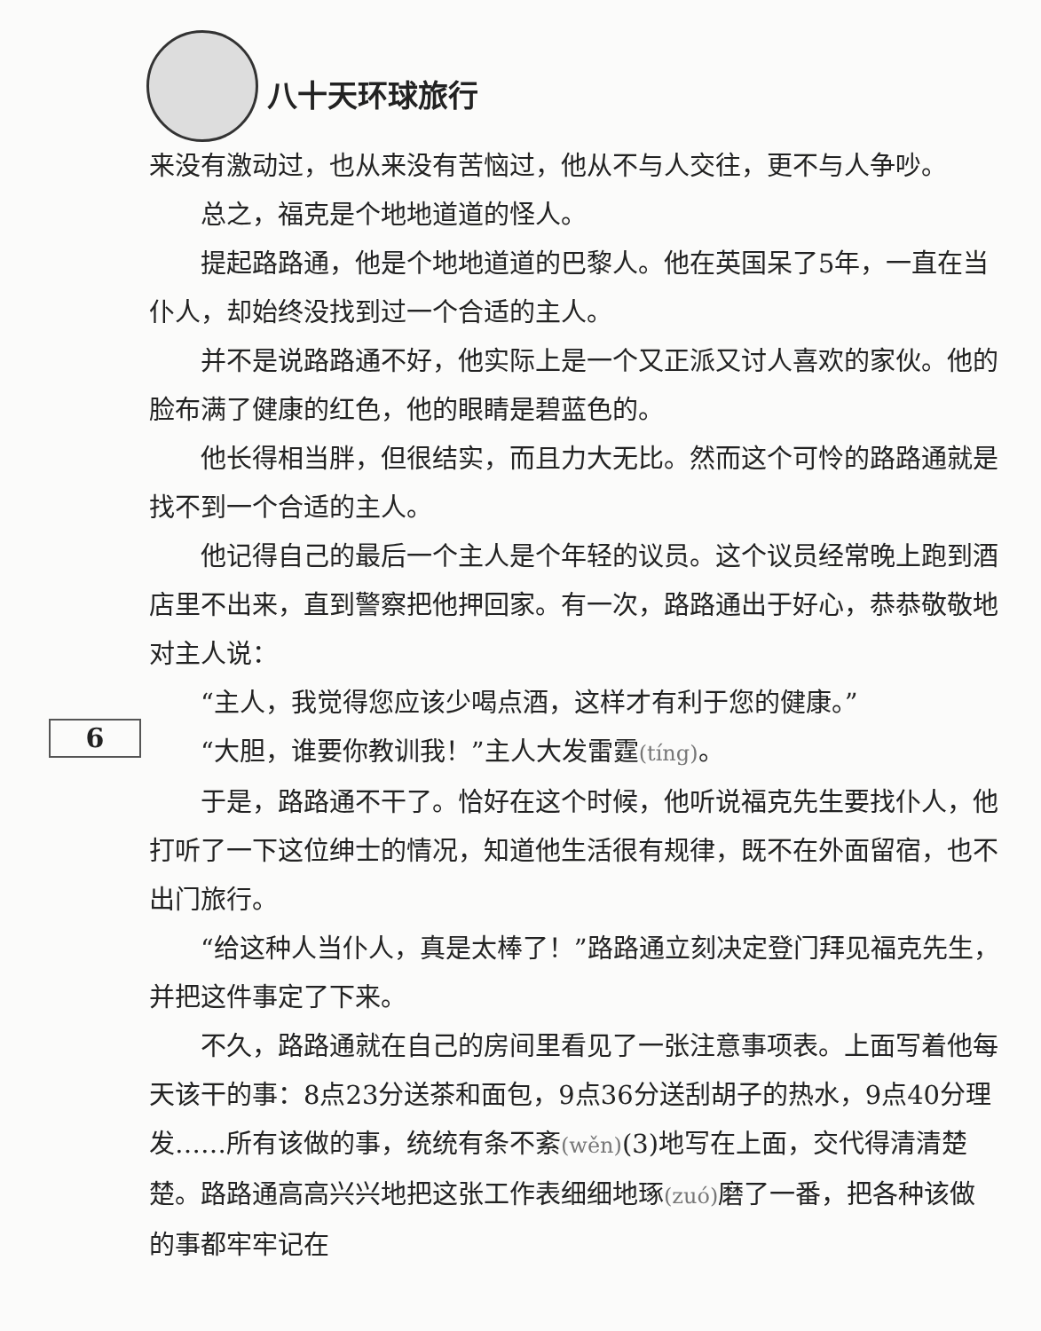八十天环球旅行
来没有激动过，也从来没有苦恼过，他从不与人交往，更不与人争吵。
总之，福克是个地地道道的怪人。
提起路路通，他是个地地道道的巴黎人。他在英国呆了5年，一直在当仆人，却始终没找到过一个合适的主人。
并不是说路路通不好，他实际上是一个又正派又讨人喜欢的家伙。他的脸布满了健康的红色，他的眼睛是碧蓝色的。
他长得相当胖，但很结实，而且力大无比。然而这个可怜的路路通就是找不到一个合适的主人。
他记得自己的最后一个主人是个年轻的议员。这个议员经常晚上跑到酒店里不出来，直到警察把他押回家。有一次，路路通出于好心，恭恭敬敬地对主人说：
“主人，我觉得您应该少喝点酒，这样才有利于您的健康。”
“大胆，谁要你教训我！”主人大发雷霆(tíng)。
于是，路路通不干了。恰好在这个时候，他听说福克先生要找仆人，他打听了一下这位绅士的情况，知道他生活很有规律，既不在外面留宿，也不出门旅行。
“给这种人当仆人，真是太棒了！”路路通立刻决定登门拜见福克先生，并把这件事定了下来。
不久，路路通就在自己的房间里看见了一张注意事项表。上面写着他每天该干的事：8点23分送茶和面包，9点36分送刮胡子的热水，9点40分理发……所有该做的事，统统有条不紊(wěn)(3)地写在上面，交代得清清楚楚。路路通高高兴兴地把这张工作表细细地琢(zuó) 磨了一番，把各种该做的事都牢牢记在
6